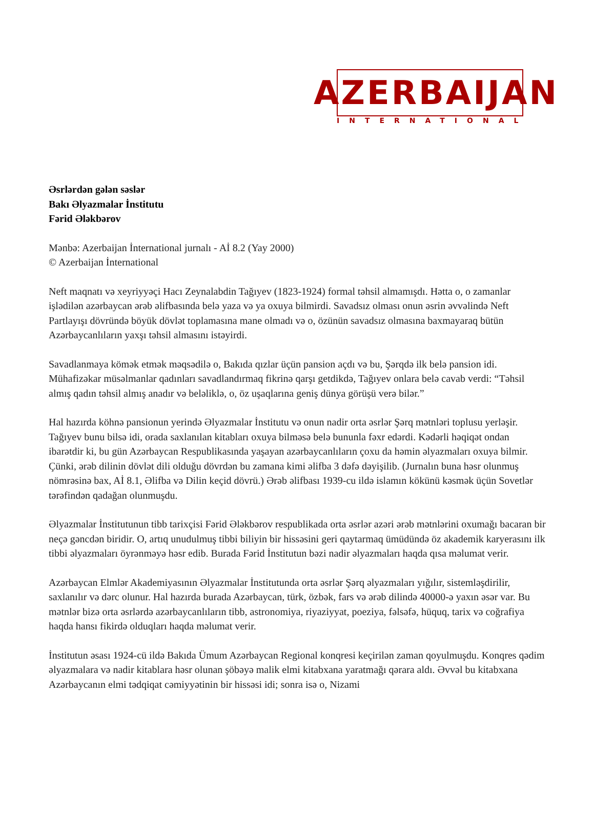AZERBAIJAN
INTERNATIONAL
Əsrlərdən gələn səslər
Bakı Əlyazmalar İnstitutu
Fərid Ələkbərov
Mənbə: Azerbaijan İnternational jurnalı - Aİ 8.2 (Yay 2000)
© Azerbaijan İnternational
Neft maqnatı və xeyriyyəçi Hacı Zeynalabdin Tağıyev (1823-1924) formal təhsil almamışdı. Hətta o, o zamanlar işlədilən azərbaycan ərəb əlifbasında belə yaza və ya oxuya bilmirdi. Savadsız olması onun əsrin əvvəlində Neft Partlayışı dövründə böyük dövlət toplamasına mane olmadı və o, özünün savadsız olmasına baxmayaraq bütün Azərbaycanlıların yaxşı təhsil almasını istəyirdi.
Savadlanmaya kömək etmək məqsədilə o, Bakıda qızlar üçün pansion açdı və bu, Şərqdə ilk belə pansion idi. Mühafizəkar müsəlmanlar qadınları savadlandırmaq fikrinə qarşı getdikdə, Tağıyev onlara belə cavab verdi: “Təhsil almış qadın təhsil almış anadır və beləliklə, o, öz uşaqlarına geniş dünya görüşü verə bilər.”
Hal hazırda köhnə pansionun yerində Əlyazmalar İnstitutu və onun nadir orta əsrlər Şərq mətnləri toplusu yerləşir. Tağıyev bunu bilsə idi, orada saxlanılan kitabları oxuya bilməsə belə bununla fəxr edərdi. Kədərli həqiqət ondan ibarətdir ki, bu gün Azərbaycan Respublikasında yaşayan azərbaycanlıların çoxu da həmin əlyazmaları oxuya bilmir. Çünki, ərəb dilinin dövlət dili olduğu dövrdən bu zamana kimi əlifba 3 dəfə dəyişilib. (Jurnalın buna həsr olunmuş nömrəsinə bax, Aİ 8.1, Əlifba və Dilin keçid dövrü.) Ərəb əlifbası 1939-cu ildə islamın kökünü kəsmək üçün Sovetlər tərəfindən qadağan olunmuşdu.
Əlyazmalar İnstitutunun tibb tarixçisi Fərid Ələkbərov respublikada orta əsrlər azəri ərəb mətnlərini oxumağı bacaran bir neçə gəncdən biridir. O, artıq unudulmuş tibbi biliyin bir hissəsini geri qaytarmaq ümüdündə öz akademik karyerasını ilk tibbi əlyazmaları öyrənməyə həsr edib. Burada Fərid İnstitutun bəzi nadir əlyazmaları haqda qısa məlumat verir.
Azərbaycan Elmlər Akademiyasının Əlyazmalar İnstitutunda orta əsrlər Şərq əlyazmaları yığılır, sistemləşdirilir, saxlanılır və dərc olunur. Hal hazırda burada Azərbaycan, türk, özbək, fars və ərəb dilində 40000-ə yaxın əsər var. Bu mətnlər bizə orta əsrlərdə azərbaycanlıların tibb, astronomiya, riyaziyyat, poeziya, fəlsəfə, hüquq, tarix və coğrafiya haqda hansı fikirdə olduqları haqda məlumat verir.
İnstitutun əsası 1924-cü ildə Bakıda Ümum Azərbaycan Regional konqresi keçirilən zaman qoyulmuşdu. Konqres qədim əlyazmalara və nadir kitablara həsr olunan şöbəyə malik elmi kitabxana yaratmağı qərara aldı. Əvvəl bu kitabxana Azərbaycanın elmi tədqiqat cəmiyyətinin bir hissəsi idi; sonra isə o, Nizami